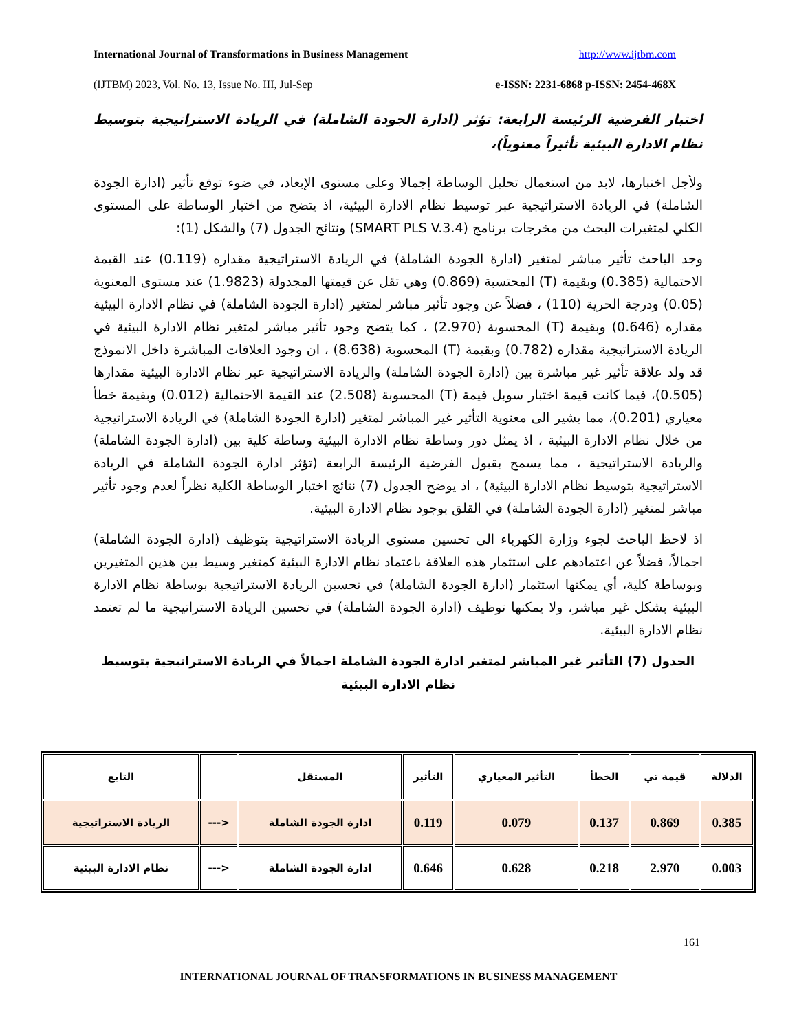International Journal of Transformations in Business Management http://www.ijtbm.com
(IJTBM) 2023, Vol. No. 13, Issue No. III, Jul-Sep e-ISSN: 2231-6868 p-ISSN: 2454-468X
اختبار الفرضية الرئيسة الرابعة: تؤثر (ادارة الجودة الشاملة) في الريادة الاستراتيجية بتوسيط نظام الادارة البيئية تأثيراً معنوياً)،
ولأجل اختبارها، لابد من استعمال تحليل الوساطة إجمالا وعلى مستوى الإبعاد، في ضوء توقع تأثير (ادارة الجودة الشاملة) في الريادة الاستراتيجية عبر توسيط نظام الادارة البيئية، اذ يتضح من اختبار الوساطة على المستوى الكلي لمتغيرات البحث من مخرجات برنامج (SMART PLS V.3.4) ونتائج الجدول (7) والشكل (1):
وجد الباحث تأثير مباشر لمتغير (ادارة الجودة الشاملة) في الريادة الاستراتيجية مقداره (0.119) عند القيمة الاحتمالية (0.385) وبقيمة (T) المحتسبة (0.869) وهي تقل عن قيمتها المجدولة (1.9823) عند مستوى المعنوية (0.05) ودرجة الحرية (110) ، فضلاً عن وجود تأثير مباشر لمتغير (ادارة الجودة الشاملة) في نظام الادارة البيئية مقداره (0.646) وبقيمة (T) المحسوبة (2.970) ، كما يتضح وجود تأثير مباشر لمتغير نظام الادارة البيئية في الريادة الاستراتيجية مقداره (0.782) وبقيمة (T) المحسوبة (8.638) ، ان وجود العلاقات المباشرة داخل الانموذج قد ولد علاقة تأثير غير مباشرة بين (ادارة الجودة الشاملة) والريادة الاستراتيجية عبر نظام الادارة البيئية مقدارها (0.505)، فيما كانت قيمة اختبار سوبل قيمة (T) المحسوبة (2.508) عند القيمة الاحتمالية (0.012) وبقيمة خطأ معياري (0.201)، مما يشير الى معنوية التأثير غير المباشر لمتغير (ادارة الجودة الشاملة) في الريادة الاستراتيجية من خلال نظام الادارة البيئية ، اذ يمثل دور وساطة نظام الادارة البيئية وساطة كلية بين (ادارة الجودة الشاملة) والريادة الاستراتيجية ، مما يسمح بقبول الفرضية الرئيسة الرابعة (تؤثر ادارة الجودة الشاملة في الريادة الاستراتيجية بتوسيط نظام الادارة البيئية) ، اذ يوضح الجدول (7) نتائج اختبار الوساطة الكلية نظراً لعدم وجود تأثير مباشر لمتغير (ادارة الجودة الشاملة) في القلق بوجود نظام الادارة البيئية.
اذ لاحظ الباحث لجوء وزارة الكهرباء الى تحسين مستوى الريادة الاستراتيجية بتوظيف (ادارة الجودة الشاملة) اجمالاً، فضلاً عن اعتمادهم على استثمار هذه العلاقة باعتماد نظام الادارة البيئية كمتغير وسيط بين هذين المتغيرين وبوساطة كلية، أي يمكنها استثمار (ادارة الجودة الشاملة) في تحسين الريادة الاستراتيجية بوساطة نظام الادارة البيئية بشكل غير مباشر، ولا يمكنها توظيف (ادارة الجودة الشاملة) في تحسين الريادة الاستراتيجية ما لم تعتمد نظام الادارة البيئية.
الجدول (7) التأثير غير المباشر لمتغير ادارة الجودة الشاملة اجمالاً في الريادة الاستراتيجية بتوسيط نظام الادارة البيئية
| الدلالة | قيمة تي | الخطأ | التأثير المعياري | التأثير | المستقل | | التابع |
| --- | --- | --- | --- | --- | --- | --- | --- |
| 0.385 | 0.869 | 0.137 | 0.079 | 0.119 | ادارة الجودة الشاملة | <--- | الريادة الاستراتيجية |
| 0.003 | 2.970 | 0.218 | 0.628 | 0.646 | ادارة الجودة الشاملة | <--- | نظام الادارة البيئية |
161
INTERNATIONAL JOURNAL OF TRANSFORMATIONS IN BUSINESS MANAGEMENT